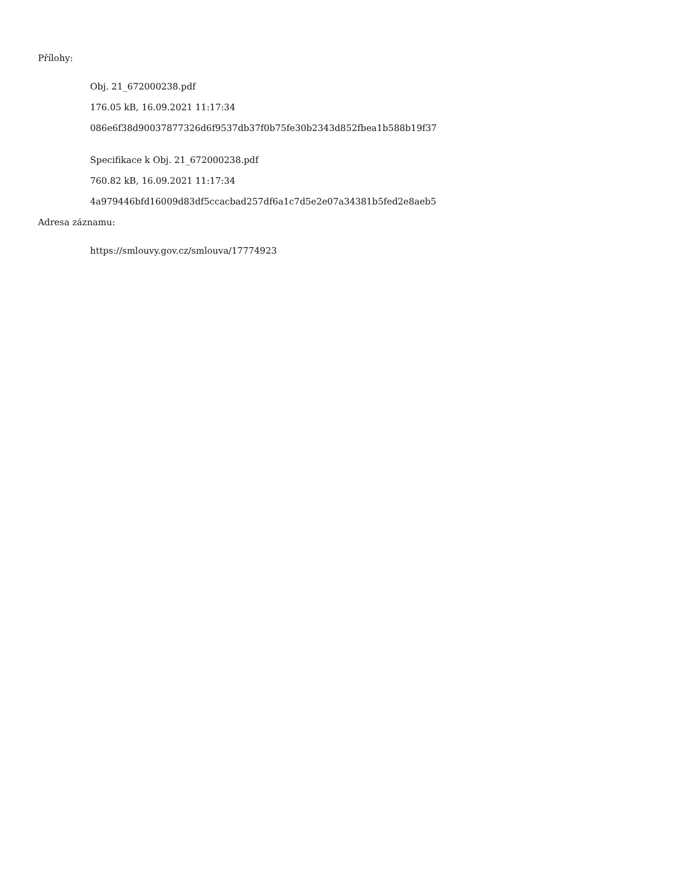Přílohy:
Obj. 21_672000238.pdf
176.05 kB, 16.09.2021 11:17:34
086e6f38d90037877326d6f9537db37f0b75fe30b2343d852fbea1b588b19f37
Specifikace k Obj. 21_672000238.pdf
760.82 kB, 16.09.2021 11:17:34
4a979446bfd16009d83df5ccacbad257df6a1c7d5e2e07a34381b5fed2e8aeb5
Adresa záznamu:
https://smlouvy.gov.cz/smlouva/17774923